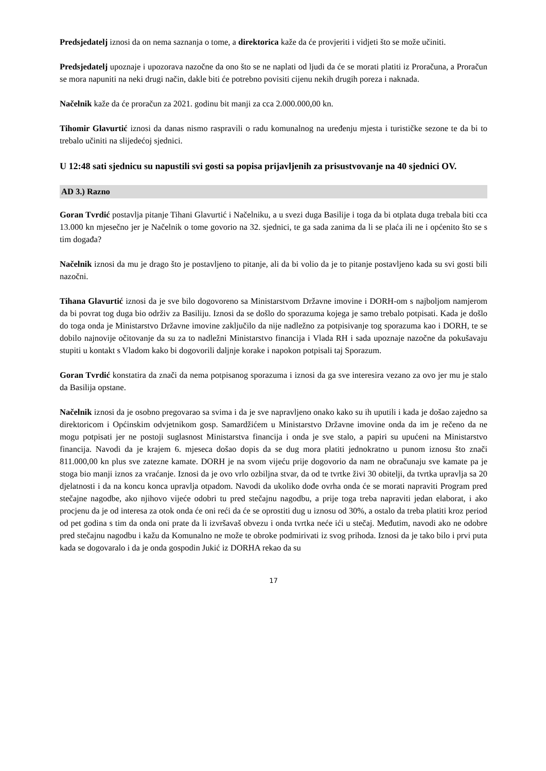Predsjedatelj iznosi da on nema saznanja o tome, a direktorica kaže da će provjeriti i vidjeti što se može učiniti.
Predsjedatelj upoznaje i upozorava nazočne da ono što se ne naplati od ljudi da će se morati platiti iz Proračuna, a Proračun se mora napuniti na neki drugi način, dakle biti će potrebno povisiti cijenu nekih drugih poreza i naknada.
Načelnik kaže da će proračun za 2021. godinu bit manji za cca 2.000.000,00 kn.
Tihomir Glavurtić iznosi da danas nismo raspravili o radu komunalnog na uređenju mjesta i turističke sezone te da bi to trebalo učiniti na slijedećoj sjednici.
U 12:48 sati sjednicu su napustili svi gosti sa popisa prijavljenih za prisustvovanje na 40 sjednici OV.
AD 3.) Razno
Goran Tvrdić postavlja pitanje Tihani Glavurtić i Načelniku, a u svezi duga Basilije i toga da bi otplata duga trebala biti cca 13.000 kn mjesečno jer je Načelnik o tome govorio na 32. sjednici, te ga sada zanima da li se plaća ili ne i općenito što se s tim događa?
Načelnik iznosi da mu je drago što je postavljeno to pitanje, ali da bi volio da je to pitanje postavljeno kada su svi gosti bili nazočni.
Tihana Glavurtić iznosi da je sve bilo dogovoreno sa Ministarstvom Državne imovine i DORH-om s najboljom namjerom da bi povrat tog duga bio održiv za Basiliju. Iznosi da se došlo do sporazuma kojega je samo trebalo potpisati. Kada je došlo do toga onda je Ministarstvo Državne imovine zaključilo da nije nadležno za potpisivanje tog sporazuma kao i DORH, te se dobilo najnovije očitovanje da su za to nadležni Ministarstvo financija i Vlada RH i sada upoznaje nazočne da pokušavaju stupiti u kontakt s Vladom kako bi dogovorili daljnje korake i napokon potpisali taj Sporazum.
Goran Tvrdić konstatira da znači da nema potpisanog sporazuma i iznosi da ga sve interesira vezano za ovo jer mu je stalo da Basilija opstane.
Načelnik iznosi da je osobno pregovarao sa svima i da je sve napravljeno onako kako su ih uputili i kada je došao zajedno sa direktoricom i Općinskim odvjetnikom gosp. Samardžićem u Ministarstvo Državne imovine onda da im je rečeno da ne mogu potpisati jer ne postoji suglasnost Ministarstva financija i onda je sve stalo, a papiri su upućeni na Ministarstvo financija. Navodi da je krajem 6. mjeseca došao dopis da se dug mora platiti jednokratno u punom iznosu što znači 811.000,00 kn plus sve zatezne kamate. DORH je na svom vijeću prije dogovorio da nam ne obračunaju sve kamate pa je stoga bio manji iznos za vraćanje. Iznosi da je ovo vrlo ozbiljna stvar, da od te tvrtke živi 30 obitelji, da tvrtka upravlja sa 20 djelatnosti i da na koncu konca upravlja otpadom. Navodi da ukoliko dođe ovrha onda će se morati napraviti Program pred stečajne nagodbe, ako njihovo vijeće odobri tu pred stečajnu nagodbu, a prije toga treba napraviti jedan elaborat, i ako procjenu da je od interesa za otok onda će oni reći da će se oprostiti dug u iznosu od 30%, a ostalo da treba platiti kroz period od pet godina s tim da onda oni prate da li izvršavaš obvezu i onda tvrtka neće ići u stečaj. Međutim, navodi ako ne odobre pred stečajnu nagodbu i kažu da Komunalno ne može te obroke podmirivati iz svog prihoda. Iznosi da je tako bilo i prvi puta kada se dogovaralo i da je onda gospodin Jukić iz DORHA rekao da su
17